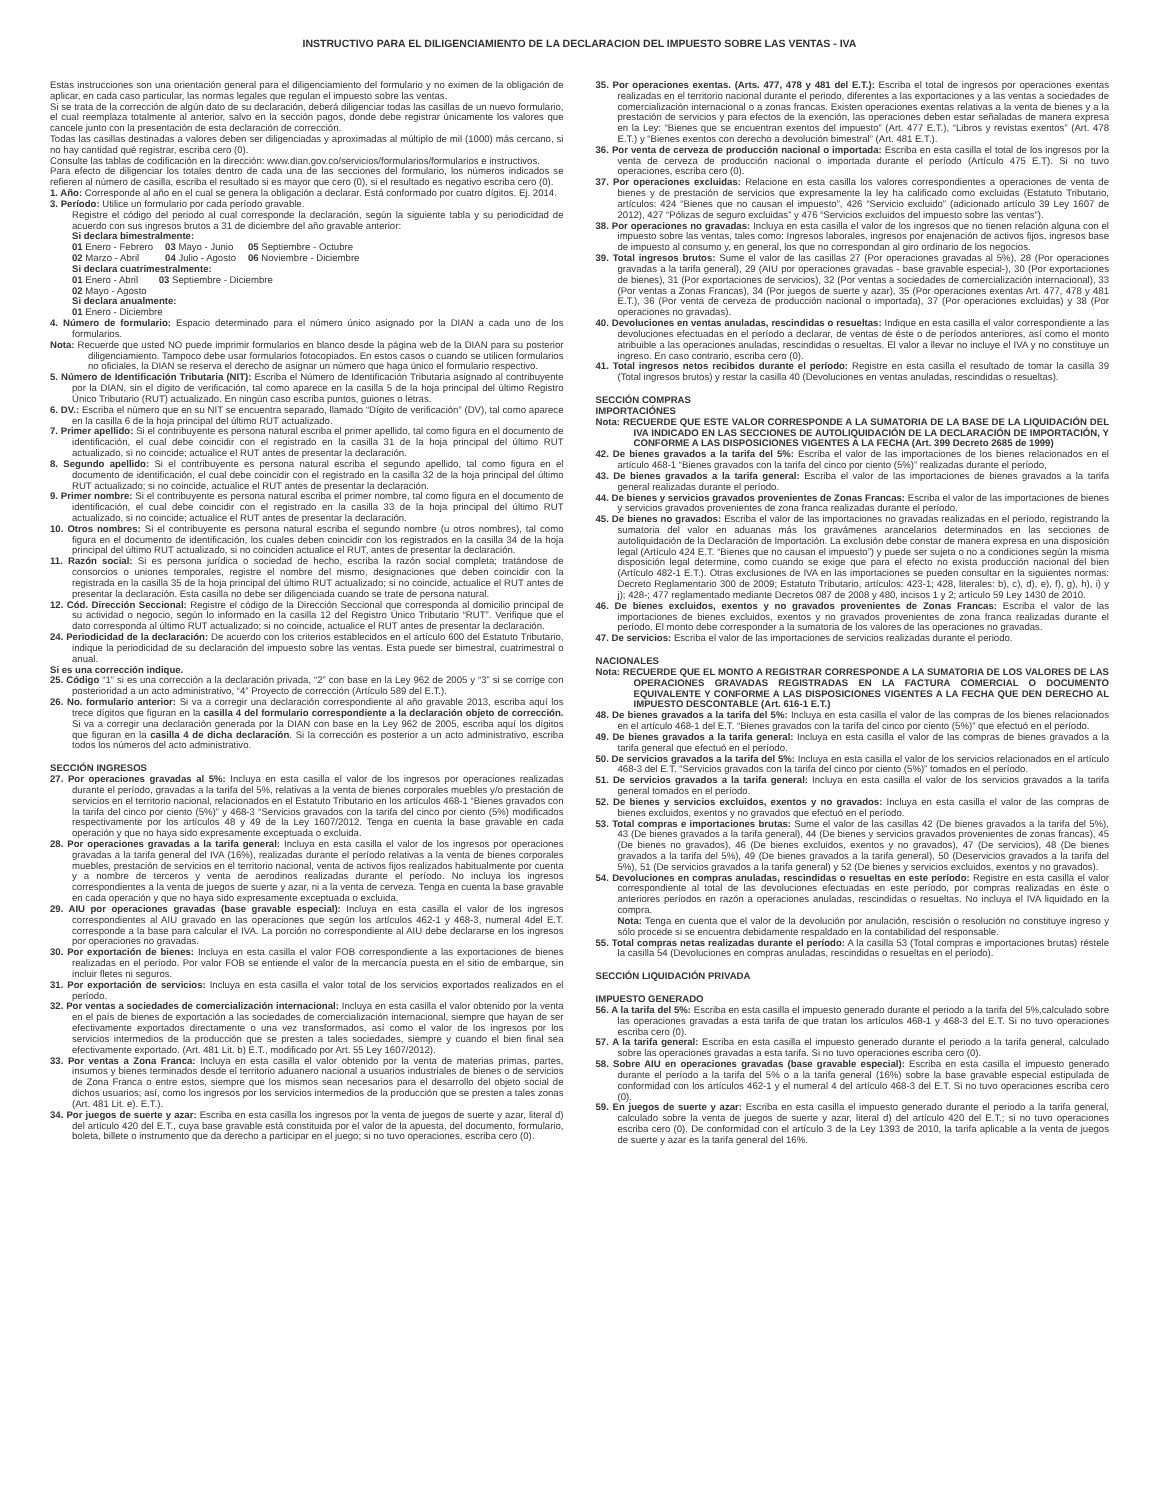INSTRUCTIVO PARA EL DILIGENCIAMIENTO DE LA DECLARACION DEL IMPUESTO SOBRE LAS VENTAS - IVA
Estas instrucciones son una orientación general para el diligenciamiento del formulario y no eximen de la obligación de aplicar, en cada caso particular, las normas legales que regulan el impuesto sobre las ventas.
Si se trata de la corrección de algún dato de su declaración, deberá diligenciar todas las casillas de un nuevo formulario, el cual reemplaza totalmente al anterior, salvo en la sección pagos, donde debe registrar únicamente los valores que cancele junto con la presentación de esta declaración de corrección.
Todas las casillas destinadas a valores deben ser diligenciadas y aproximadas al múltiplo de mil (1000) más cercano, si no hay cantidad qué registrar, escriba cero (0).
Consulte las tablas de codificación en la dirección: www.dian.gov.co/servicios/formularios/formularios e instructivos.
Para efecto de diligenciar los totales dentro de cada una de las secciones del formulario, los números indicados se refieren al número de casilla, escriba el resultado si es mayor que cero (0), si el resultado es negativo escriba cero (0).
1. Año: Corresponde al año en el cual se genera la obligación a declarar. Está conformado por cuatro dígitos. Ej. 2014.
3. Período: Utilice un formulario por cada período gravable.
Registre el código del periodo al cual corresponde la declaración, según la siguiente tabla y su periodicidad de acuerdo con sus ingresos brutos a 31 de diciembre del año gravable anterior:
Si declara bimestralmente:
| 01 Enero - Febrero | 03 Mayo - Junio | 05 Septiembre - Octubre |
| 02 Marzo - Abril | 04 Julio - Agosto | 06 Noviembre - Diciembre |
Si declara cuatrimestralmente:
| 01 Enero - Abril | 03 Septiembre - Diciembre |
| 02 Mayo - Agosto | |
Si declara anualmente:
01 Enero - Diciembre
4. Número de formulario: Espacio determinado para el número único asignado por la DIAN a cada uno de los formularios.
Nota: Recuerde que usted NO puede imprimir formularios en blanco desde la página web de la DIAN para su posterior diligenciamiento. Tampoco debe usar formularios fotocopiados. En estos casos o cuando se utilicen formularios no oficiales, la DIAN se reserva el derecho de asignar un número que haga único el formulario respectivo.
5. Número de Identificación Tributaria (NIT): Escriba el Número de Identificación Tributaria asignado al contribuyente por la DIAN, sin el dígito de verificación, tal como aparece en la casilla 5 de la hoja principal del último Registro Único Tributario (RUT) actualizado. En ningún caso escriba puntos, guiones o letras.
6. DV.: Escriba el número que en su NIT se encuentra separado, llamado “Dígito de verificación” (DV), tal como aparece en la casilla 6 de la hoja principal del último RUT actualizado.
7. Primer apellido: Si el contribuyente es persona natural escriba el primer apellido, tal como figura en el documento de identificación, el cual debe coincidir con el registrado en la casilla 31 de la hoja principal del último RUT actualizado, si no coincide; actualice el RUT antes de presentar la declaración.
8. Segundo apellido: Si el contribuyente es persona natural escriba el segundo apellido, tal como figura en el documento de identificación, el cual debe coincidir con el registrado en la casilla 32 de la hoja principal del último RUT actualizado; si no coincide, actualice el RUT antes de presentar la declaración.
9. Primer nombre: Si el contribuyente es persona natural escriba el primer nombre, tal como figura en el documento de identificación, el cual debe coincidir con el registrado en la casilla 33 de la hoja principal del último RUT actualizado, si no coincide; actualice el RUT antes de presentar la declaración.
10. Otros nombres: Si el contribuyente es persona natural escriba el segundo nombre (u otros nombres), tal como figura en el documento de identificación, los cuales deben coincidir con los registrados en la casilla 34 de la hoja principal del último RUT actualizado, si no coinciden actualice el RUT, antes de presentar la declaración.
11. Razón social: Si es persona jurídica o sociedad de hecho, escriba la razón social completa; tratándose de consorcios o uniones temporales, registre el nombre del mismo, designaciones que deben coincidir con la registrada en la casilla 35 de la hoja principal del último RUT actualizado; si no coincide, actualice el RUT antes de presentar la declaración. Esta casilla no debe ser diligenciada cuando se trate de persona natural.
12. Cód. Dirección Seccional: Registre el código de la Dirección Seccional que corresponda al domicilio principal de su actividad o negocio, según lo informado en la casilla 12 del Registro Único Tributario “RUT”. Verifique que el dato corresponda al último RUT actualizado; si no coincide, actualice el RUT antes de presentar la declaración.
24. Periodicidad de la declaración: De acuerdo con los criterios establecidos en el artículo 600 del Estatuto Tributario, indique la periodicidad de su declaración del impuesto sobre las ventas. Esta puede ser bimestral, cuatrimestral o anual.
Si es una corrección indique.
25. Código “1” si es una corrección a la declaración privada, “2” con base en la Ley 962 de 2005 y “3” si se corrige con posterioridad a un acto administrativo, “4” Proyecto de corrección (Artículo 589 del E.T.).
26. No. formulario anterior: Si va a corregir una declaración correspondiente al año gravable 2013, escriba aquí los trece dígitos que figuran en la casilla 4 del formulario correspondiente a la declaración objeto de corrección. Si va a corregir una declaración generada por la DIAN con base en la Ley 962 de 2005, escriba aquí los dígitos que figuran en la casilla 4 de dicha declaración. Si la corrección es posterior a un acto administrativo, escriba todos los números del acto administrativo.
SECCIÓN INGRESOS
27. Por operaciones gravadas al 5%: Incluya en esta casilla el valor de los ingresos por operaciones realizadas durante el período, gravadas a la tarifa del 5%, relativas a la venta de bienes corporales muebles y/o prestación de servicios en el territorio nacional, relacionados en el Estatuto Tributario en los artículos 468-1 “Bienes gravados con la tarifa del cinco por ciento (5%)” y 468-3 “Servicios gravados con la tarifa del cinco por ciento (5%) modificados respectivamente por los artículos 48 y 49 de la Ley 1607/2012. Tenga en cuenta la base gravable en cada operación y que no haya sido expresamente exceptuada o excluida.
28. Por operaciones gravadas a la tarifa general: Incluya en esta casilla el valor de los ingresos por operaciones gravadas a la tarifa general del IVA (16%), realizadas durante el período relativas a la venta de bienes corporales muebles, prestación de servicios en el territorio nacional, venta de activos fijos realizados habitualmente por cuenta y a nombre de terceros y venta de aerodinos realizadas durante el período. No incluya los ingresos correspondientes a la venta de juegos de suerte y azar, ni a la venta de cerveza. Tenga en cuenta la base gravable en cada operación y que no haya sido expresamente exceptuada o excluida.
29. AIU por operaciones gravadas (base gravable especial): Incluya en esta casilla el valor de los ingresos correspondientes al AIU gravado en las operaciones que según los artículos 462-1 y 468-3, numeral 4del E.T. corresponde a la base para calcular el IVA. La porción no correspondiente al AIU debe declararse en los ingresos por operaciones no gravadas.
30. Por exportación de bienes: Incluya en esta casilla el valor FOB correspondiente a las exportaciones de bienes realizadas en el período. Por valor FOB se entiende el valor de la mercancía puesta en el sitio de embarque, sin incluir fletes ni seguros.
31. Por exportación de servicios: Incluya en esta casilla el valor total de los servicios exportados realizados en el período.
32. Por ventas a sociedades de comercialización internacional: Incluya en esta casilla el valor obtenido por la venta en el país de bienes de exportación a las sociedades de comercialización internacional, siempre que hayan de ser efectivamente exportados directamente o una vez transformados, así como el valor de los ingresos por los servicios intermedios de la producción que se presten a tales sociedades, siempre y cuando el bien final sea efectivamente exportado. (Art. 481 Lit. b) E.T., modificado por Art. 55 Ley 1607/2012).
33. Por ventas a Zona Franca: Incluya en esta casilla el valor obtenido por la venta de materias primas, partes, insumos y bienes terminados desde el territorio aduanero nacional a usuarios industriales de bienes o de servicios de Zona Franca o entre estos, siempre que los mismos sean necesarios para el desarrollo del objeto social de dichos usuarios; así, como los ingresos por los servicios intermedios de la producción que se presten a tales zonas (Art. 481 Lit. e). E.T.).
34. Por juegos de suerte y azar: Escriba en esta casilla los ingresos por la venta de juegos de suerte y azar, literal d) del artículo 420 del E.T., cuya base gravable está constituida por el valor de la apuesta, del documento, formulario, boleta, billete o instrumento que da derecho a participar en el juego; si no tuvo operaciones, escriba cero (0).
35. Por operaciones exentas. (Arts. 477, 478 y 481 del E.T.): Escriba el total de ingresos por operaciones exentas realizadas en el territorio nacional durante el periodo, diferentes a las exportaciones y a las ventas a sociedades de comercialización internacional o a zonas francas. Existen operaciones exentas relativas a la venta de bienes y a la prestación de servicios y para efectos de la exención, las operaciones deben estar señaladas de manera expresa en la Ley: “Bienes que se encuentran exentos del impuesto” (Art. 477 E.T.), “Libros y revistas exentos” (Art. 478 E.T.) y “Bienes exentos con derecho a devolución bimestral” (Art. 481 E.T.).
36. Por venta de cerveza de producción nacional o importada: Escriba en esta casilla el total de los ingresos por la venta de cerveza de producción nacional o importada durante el período (Artículo 475 E.T). Si no tuvo operaciones, escriba cero (0).
37. Por operaciones excluidas: Relacione en esta casilla los valores correspondientes a operaciones de venta de bienes y de prestación de servicios que expresamente la ley ha calificado como excluidas (Estatuto Tributario, artículos: 424 “Bienes que no causan el impuesto”, 426 “Servicio excluido” (adicionado artículo 39 Ley 1607 de 2012), 427 “Pólizas de seguro excluidas” y 476 “Servicios excluidos del impuesto sobre las ventas”).
38. Por operaciones no gravadas: Incluya en esta casilla el valor de los ingresos que no tienen relación alguna con el impuesto sobre las ventas, tales como: Ingresos laborales, ingresos por enajenación de activos fijos, ingresos base de impuesto al consumo y, en general, los que no correspondan al giro ordinario de los negocios.
39. Total ingresos brutos: Sume el valor de las casillas 27 (Por operaciones gravadas al 5%), 28 (Por operaciones gravadas a la tarifa general), 29 (AIU por operaciones gravadas - base gravable especial-), 30 (Por exportaciones de bienes), 31 (Por exportaciones de servicios), 32 (Por ventas a sociedades de comercialización internacional), 33 (Por ventas a Zonas Francas), 34 (Por juegos de suerte y azar), 35 (Por operaciones exentas Art. 477, 478 y 481 E.T.), 36 (Por venta de cerveza de producción nacional o importada), 37 (Por operaciones excluidas) y 38 (Por operaciones no gravadas).
40. Devoluciones en ventas anuladas, rescindidas o resueltas: Indique en esta casilla el valor correspondiente a las devoluciones efectuadas en el período a declarar, de ventas de éste o de períodos anteriores, así como el monto atribuible a las operaciones anuladas, rescindidas o resueltas. El valor a llevar no incluye el IVA y no constituye un ingreso. En caso contrario, escriba cero (0).
41. Total ingresos netos recibidos durante el período: Registre en esta casilla el resultado de tomar la casilla 39 (Total ingresos brutos) y restar la casilla 40 (Devoluciones en ventas anuladas, rescindidas o resueltas).
SECCIÓN COMPRAS
IMPORTACIÓNES
Nota: RECUERDE QUE ESTE VALOR CORRESPONDE A LA SUMATORIA DE LA BASE DE LA LIQUIDACIÓN DEL IVA INDICADO EN LAS SECCIONES DE AUTOLIQUIDACIÓN DE LA DECLARACIÓN DE IMPORTACIÓN, Y CONFORME A LAS DISPOSICIONES VIGENTES A LA FECHA (Art. 399 Decreto 2685 de 1999)
42. De bienes gravados a la tarifa del 5%: Escriba el valor de las importaciones de los bienes relacionados en el artículo 468-1 “Bienes gravados con la tarifa del cinco por ciento (5%)” realizadas durante el período,
43. De bienes gravados a la tarifa general: Escriba el valor de las importaciones de bienes gravados a la tarifa general realizadas durante el período.
44. De bienes y servicios gravados provenientes de Zonas Francas: Escriba el valor de las importaciones de bienes y servicios gravados provenientes de zona franca realizadas durante el período.
45. De bienes no gravados: Escriba el valor de las importaciones no gravadas realizadas en el período, registrando la sumatoria del valor en aduanas más los gravámenes arancelarios determinados en las secciones de autoliquidación de la Declaración de Importación. La exclusión debe constar de manera expresa en una disposición legal (Artículo 424 E.T. “Bienes que no causan el impuesto”) y puede ser sujeta o no a condiciones según la misma disposición legal determine, como cuando se exige que para el efecto no exista producción nacional del bien (Artículo 482-1 E.T.). Otras exclusiones de IVA en las importaciones se pueden consultar en la siguientes normas: Decreto Reglamentario 300 de 2009; Estatuto Tributario, artículos: 423-1; 428, literales: b), c), d), e), f), g), h), i) y j); 428-; 477 reglamentado mediante Decretos 087 de 2008 y 480, incisos 1 y 2; artículo 59 Ley 1430 de 2010.
46. De bienes excluidos, exentos y no gravados provenientes de Zonas Francas: Escriba el valor de las importaciones de bienes excluidos, exentos y no gravados provenientes de zona franca realizadas durante el período. El monto debe corresponder a la sumatoria de los valores de las operaciones no gravadas.
47. De servicios: Escriba el valor de las importaciones de servicios realizadas durante el periodo.
NACIONALES
Nota: RECUERDE QUE EL MONTO A REGISTRAR CORRESPONDE A LA SUMATORIA DE LOS VALORES DE LAS OPERACIONES GRAVADAS REGISTRADAS EN LA FACTURA COMERCIAL O DOCUMENTO EQUIVALENTE Y CONFORME A LAS DISPOSICIONES VIGENTES A LA FECHA QUE DEN DERECHO AL IMPUESTO DESCONTABLE (Art. 616-1 E.T.)
48. De bienes gravados a la tarifa del 5%: Incluya en esta casilla el valor de las compras de los bienes relacionados en el artículo 468-1 del E.T. “Bienes gravados con la tarifa del cinco por ciento (5%)” que efectuó en el período.
49. De bienes gravados a la tarifa general: Incluya en esta casilla el valor de las compras de bienes gravados a la tarifa general que efectuó en el período.
50. De servicios gravados a la tarifa del 5%: Incluya en esta casilla el valor de los servicios relacionados en el artículo 468-3 del E.T. “Servicios gravados con la tarifa del cinco por ciento (5%)” tomados en el período.
51. De servicios gravados a la tarifa general: Incluya en esta casilla el valor de los servicios gravados a la tarifa general tomados en el período.
52. De bienes y servicios excluidos, exentos y no gravados: Incluya en esta casilla el valor de las compras de bienes excluidos, exentos y no gravados que efectuó en el período.
53. Total compras e importaciones brutas: Sume el valor de las casillas 42 (De bienes gravados a la tarifa del 5%), 43 (De bienes gravados a la tarifa general), 44 (De bienes y servicios gravados provenientes de zonas francas), 45 (De bienes no gravados), 46 (De bienes excluidos, exentos y no gravados), 47 (De servicios), 48 (De bienes gravados a la tarifa del 5%), 49 (De bienes gravados a la tarifa general), 50 (Deservicios gravados a la tarifa del 5%), 51 (De servicios gravados a la tarifa general) y 52 (De bienes y servicios excluidos, exentos y no gravados).
54. Devoluciones en compras anuladas, rescindidas o resueltas en este período: Registre en esta casilla el valor correspondiente al total de las devoluciones efectuadas en este período, por compras realizadas en éste o anteriores períodos en razón a operaciones anuladas, rescindidas o resueltas. No incluya el IVA liquidado en la compra.
Nota: Tenga en cuenta que el valor de la devolución por anulación, rescisión o resolución no constituye ingreso y sólo procede si se encuentra debidamente respaldado en la contabilidad del responsable.
55. Total compras netas realizadas durante el período: A la casilla 53 (Total compras e importaciones brutas) réstele la casilla 54 (Devoluciones en compras anuladas, rescindidas o resueltas en el período).
SECCIÓN LIQUIDACIÓN PRIVADA
IMPUESTO GENERADO
56. A la tarifa del 5%: Escriba en esta casilla el impuesto generado durante el periodo a la tarifa del 5%,calculado sobre las operaciones gravadas a esta tarifa de que tratan los artículos 468-1 y 468-3 del E.T. Si no tuvo operaciones escriba cero (0).
57. A la tarifa general: Escriba en esta casilla el impuesto generado durante el periodo a la tarifa general, calculado sobre las operaciones gravadas a esta tarifa. Si no tuvo operaciones escriba cero (0).
58. Sobre AIU en operaciones gravadas (base gravable especial): Escriba en esta casilla el impuesto generado durante el período a la tarifa del 5% o a la tarifa general (16%) sobre la base gravable especial estipulada de conformidad con los artículos 462-1 y el numeral 4 del artículo 468-3 del E.T. Si no tuvo operaciones escriba cero (0).
59. En juegos de suerte y azar: Escriba en esta casilla el impuesto generado durante el periodo a la tarifa general, calculado sobre la venta de juegos de suerte y azar, literal d) del artículo 420 del E.T.; si no tuvo operaciones escriba cero (0). De conformidad con el artículo 3 de la Ley 1393 de 2010, la tarifa aplicable a la venta de juegos de suerte y azar es la tarifa general del 16%.